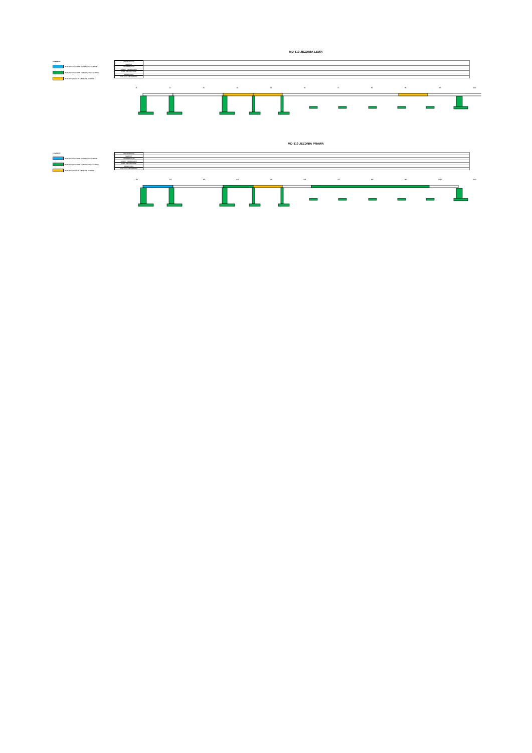MD-119 JEZDNIA LEWA
LEGENDA:
ROBOTY WYKONANE W BIEŻĄCYM OKRESIE
ROBOTY WYKONANE DO BIEŻĄCEGO OKRESU
ROBOTY W TOKU W BIEŻĄCYM OKRESIE
| ANTYKOROZJA | |
| BARIERY | |
| NAWIERZCHNIA | |
| ASFALT TWARDOLANY | |
| KAPY CHODNIKOWE | |
| KRAWĘŻNIKI | |
| IZOLACJA ARKUSZOWA | |
1L 2L 3L 4L 5L 6L 7L 8L 9L 10L 11L
MD-119 JEZDNIA PRAWA
LEGENDA:
ROBOTY WYKONANE W BIEŻĄCYM OKRESIE
ROBOTY WYKONANE DO BIEŻĄCEGO OKRESU
ROBOTY W TOKU W BIEŻĄCYM OKRESIE
| ANTYKOROZJA | |
| BARIERY | |
| NAWIERZCHNIA | |
| ASFALT TWARDOLANY | |
| KAPY CHODNIKOWE | |
| KRAWĘŻNIKI | |
| IZOLACJA ARKUSZOWA | |
1P 2P 3P 4P 5P 6P 7P 8P 9P 10P 11P